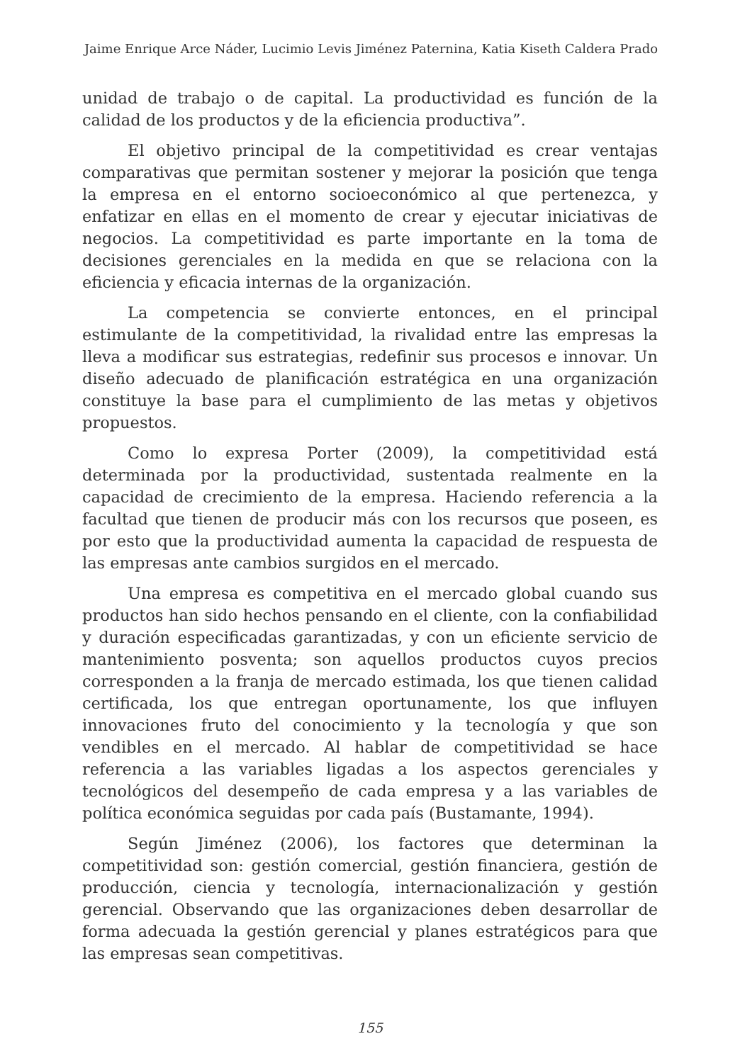Jaime Enrique Arce Náder, Lucimio Levis Jiménez Paternina, Katia Kiseth Caldera Prado
unidad de trabajo o de capital. La productividad es función de la calidad de los productos y de la eficiencia productiva”.
El objetivo principal de la competitividad es crear ventajas comparativas que permitan sostener y mejorar la posición que tenga la empresa en el entorno socioeconómico al que pertenezca, y enfatizar en ellas en el momento de crear y ejecutar iniciativas de negocios. La competitividad es parte importante en la toma de decisiones gerenciales en la medida en que se relaciona con la eficiencia y eficacia internas de la organización.
La competencia se convierte entonces, en el principal estimulante de la competitividad, la rivalidad entre las empresas la lleva a modificar sus estrategias, redefinir sus procesos e innovar. Un diseño adecuado de planificación estratégica en una organización constituye la base para el cumplimiento de las metas y objetivos propuestos.
Como lo expresa Porter (2009), la competitividad está determinada por la productividad, sustentada realmente en la capacidad de crecimiento de la empresa. Haciendo referencia a la facultad que tienen de producir más con los recursos que poseen, es por esto que la productividad aumenta la capacidad de respuesta de las empresas ante cambios surgidos en el mercado.
Una empresa es competitiva en el mercado global cuando sus productos han sido hechos pensando en el cliente, con la confiabilidad y duración especificadas garantizadas, y con un eficiente servicio de mantenimiento posventa; son aquellos productos cuyos precios corresponden a la franja de mercado estimada, los que tienen calidad certificada, los que entregan oportunamente, los que influyen innovaciones fruto del conocimiento y la tecnología y que son vendibles en el mercado. Al hablar de competitividad se hace referencia a las variables ligadas a los aspectos gerenciales y tecnológicos del desempeño de cada empresa y a las variables de política económica seguidas por cada país (Bustamante, 1994).
Según Jiménez (2006), los factores que determinan la competitividad son: gestión comercial, gestión financiera, gestión de producción, ciencia y tecnología, internacionalización y gestión gerencial. Observando que las organizaciones deben desarrollar de forma adecuada la gestión gerencial y planes estratégicos para que las empresas sean competitivas.
155